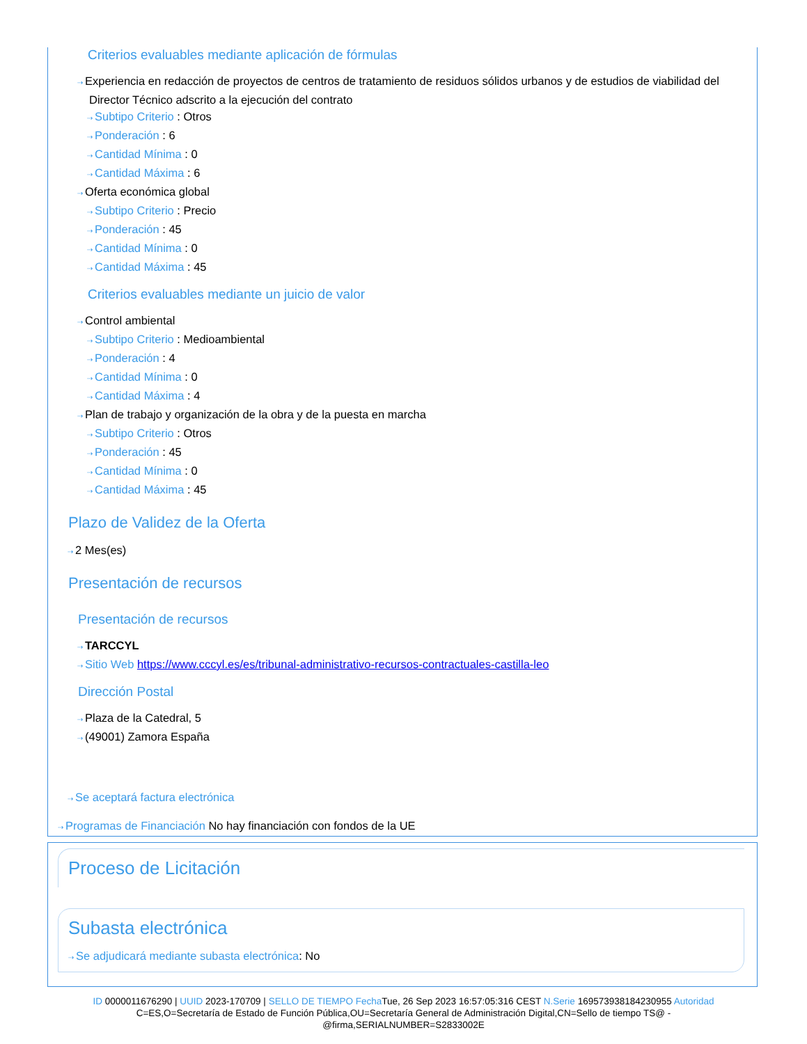Criterios evaluables mediante aplicación de fórmulas
⇢ Experiencia en redacción de proyectos de centros de tratamiento de residuos sólidos urbanos y de estudios de viabilidad del Director Técnico adscrito a la ejecución del contrato
⇢ Subtipo Criterio : Otros
⇢ Ponderación : 6
⇢ Cantidad Mínima : 0
⇢ Cantidad Máxima : 6
⇢ Oferta económica global
⇢ Subtipo Criterio : Precio
⇢ Ponderación : 45
⇢ Cantidad Mínima : 0
⇢ Cantidad Máxima : 45
Criterios evaluables mediante un juicio de valor
⇢ Control ambiental
⇢ Subtipo Criterio : Medioambiental
⇢ Ponderación : 4
⇢ Cantidad Mínima : 0
⇢ Cantidad Máxima : 4
⇢ Plan de trabajo y organización de la obra y de la puesta en marcha
⇢ Subtipo Criterio : Otros
⇢ Ponderación : 45
⇢ Cantidad Mínima : 0
⇢ Cantidad Máxima : 45
Plazo de Validez de la Oferta
⇢ 2 Mes(es)
Presentación de recursos
Presentación de recursos
⇢ TARCCYL
⇢ Sitio Web https://www.cccyl.es/es/tribunal-administrativo-recursos-contractuales-castilla-leo
Dirección Postal
⇢ Plaza de la Catedral, 5
⇢ (49001) Zamora España
⇢ Se aceptará factura electrónica
⇢ Programas de Financiación No hay financiación con fondos de la UE
Proceso de Licitación
Subasta electrónica
⇢ Se adjudicará mediante subasta electrónica: No
ID 0000011676290 | UUID 2023-170709 | SELLO DE TIEMPO Fecha Tue, 26 Sep 2023 16:57:05:316 CEST N.Serie 169573938184230955 Autoridad C=ES,O=Secretaría de Estado de Función Pública,OU=Secretaría General de Administración Digital,CN=Sello de tiempo TS@ - @firma,SERIALNUMBER=S2833002E